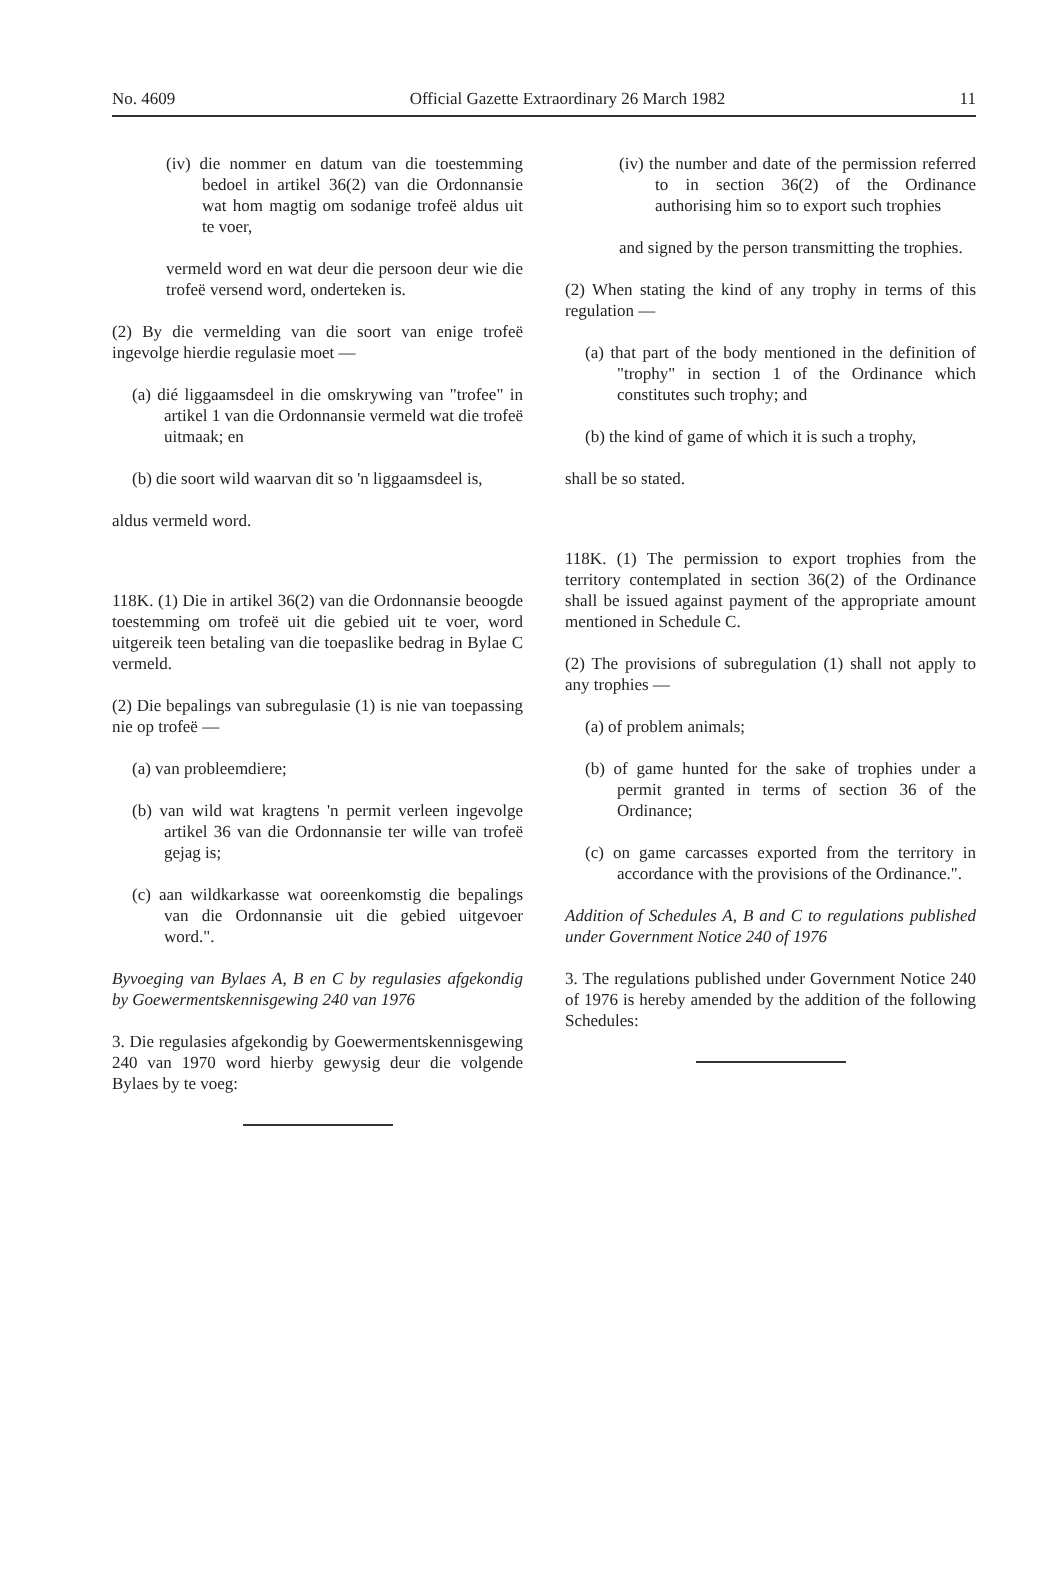No. 4609 Official Gazette Extraordinary 26 March 1982 11
(iv) die nommer en datum van die toestemming bedoel in artikel 36(2) van die Ordonnansie wat hom magtig om sodanige trofeë aldus uit te voer,
vermeld word en wat deur die persoon deur wie die trofeë versend word, onderteken is.
(2) By die vermelding van die soort van enige trofeë ingevolge hierdie regulasie moet —
(a) dié liggaamsdeel in die omskrywing van "trofee" in artikel 1 van die Ordonnansie vermeld wat die trofeë uitmaak; en
(b) die soort wild waarvan dit so 'n liggaamsdeel is,
aldus vermeld word.
118K. (1) Die in artikel 36(2) van die Ordonnansie beoogde toestemming om trofeë uit die gebied uit te voer, word uitgereik teen betaling van die toepaslike bedrag in Bylae C vermeld.
(2) Die bepalings van subregulasie (1) is nie van toepassing nie op trofeë —
(a) van probleemdiere;
(b) van wild wat kragtens 'n permit verleen ingevolge artikel 36 van die Ordonnansie ter wille van trofeë gejag is;
(c) aan wildkarkasse wat ooreenkomstig die bepalings van die Ordonnansie uit die gebied uitgevoer word.".
Byvoeging van Bylaes A, B en C by regulasies afgekondig by Goewermentskennisgewing 240 van 1976
3. Die regulasies afgekondig by Goewermentskennisgewing 240 van 1970 word hierby gewysig deur die volgende Bylaes by te voeg:
(iv) the number and date of the permission referred to in section 36(2) of the Ordinance authorising him so to export such trophies
and signed by the person transmitting the trophies.
(2) When stating the kind of any trophy in terms of this regulation —
(a) that part of the body mentioned in the definition of "trophy" in section 1 of the Ordinance which constitutes such trophy; and
(b) the kind of game of which it is such a trophy,
shall be so stated.
118K. (1) The permission to export trophies from the territory contemplated in section 36(2) of the Ordinance shall be issued against payment of the appropriate amount mentioned in Schedule C.
(2) The provisions of subregulation (1) shall not apply to any trophies —
(a) of problem animals;
(b) of game hunted for the sake of trophies under a permit granted in terms of section 36 of the Ordinance;
(c) on game carcasses exported from the territory in accordance with the provisions of the Ordinance.".
Addition of Schedules A, B and C to regulations published under Government Notice 240 of 1976
3. The regulations published under Government Notice 240 of 1976 is hereby amended by the addition of the following Schedules: